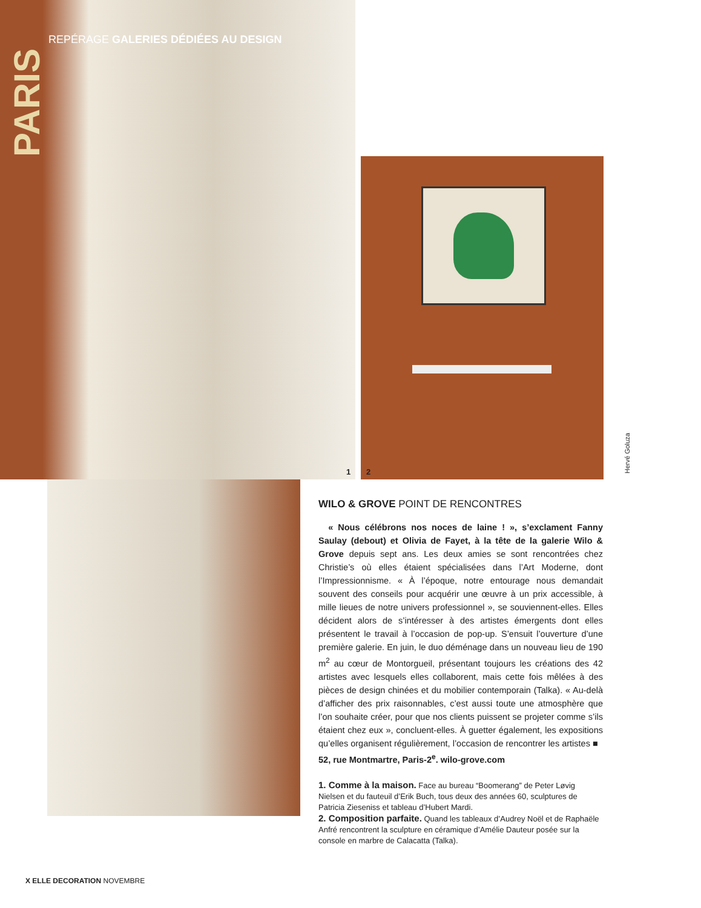REPÉRAGE GALERIES DÉDIÉES AU DESIGN
PARIS
1 2
Hervé Goluza
WILO & GROVE POINT DE RENCONTRES
« Nous célébrons nos noces de laine ! », s’exclament Fanny Saulay (debout) et Olivia de Fayet, à la tête de la galerie Wilo & Grove depuis sept ans. Les deux amies se sont rencontrées chez Christie’s où elles étaient spécialisées dans l’Art Moderne, dont l’Impressionnisme. « À l’époque, notre entourage nous demandait souvent des conseils pour acquérir une œuvre à un prix accessible, à mille lieues de notre univers professionnel », se souviennent-elles. Elles décident alors de s’intéresser à des artistes émergents dont elles présentent le travail à l’occasion de pop-up. S’ensuit l’ouverture d’une première galerie. En juin, le duo déménage dans un nouveau lieu de 190 m<sup>2</sup> au cœur de Montorgueil, présentant toujours les créations des 42 artistes avec lesquels elles collaborent, mais cette fois mêlées à des pièces de design chinées et du mobilier contemporain (Talka). « Au-delà d’afficher des prix raisonnables, c’est aussi toute une atmosphère que l’on souhaite créer, pour que nos clients puissent se projeter comme s’ils étaient chez eux », concluent-elles. À guetter également, les expositions qu’elles organisent régulièrement, l’occasion de rencontrer les artistes ■
52, rue Montmartre, Paris-2<sup>e</sup>. wilo-grove.com
1. Comme à la maison. Face au bureau “Boomerang” de Peter Løvig Nielsen et du fauteuil d’Erik Buch, tous deux des années 60, sculptures de Patricia Zieseniss et tableau d’Hubert Mardi.
2. Composition parfaite. Quand les tableaux d’Audrey Noël et de Raphaële Anfré rencontrent la sculpture en céramique d’Amélie Dauteur posée sur la console en marbre de Calacatta (Talka).
X ELLE DECORATION NOVEMBRE